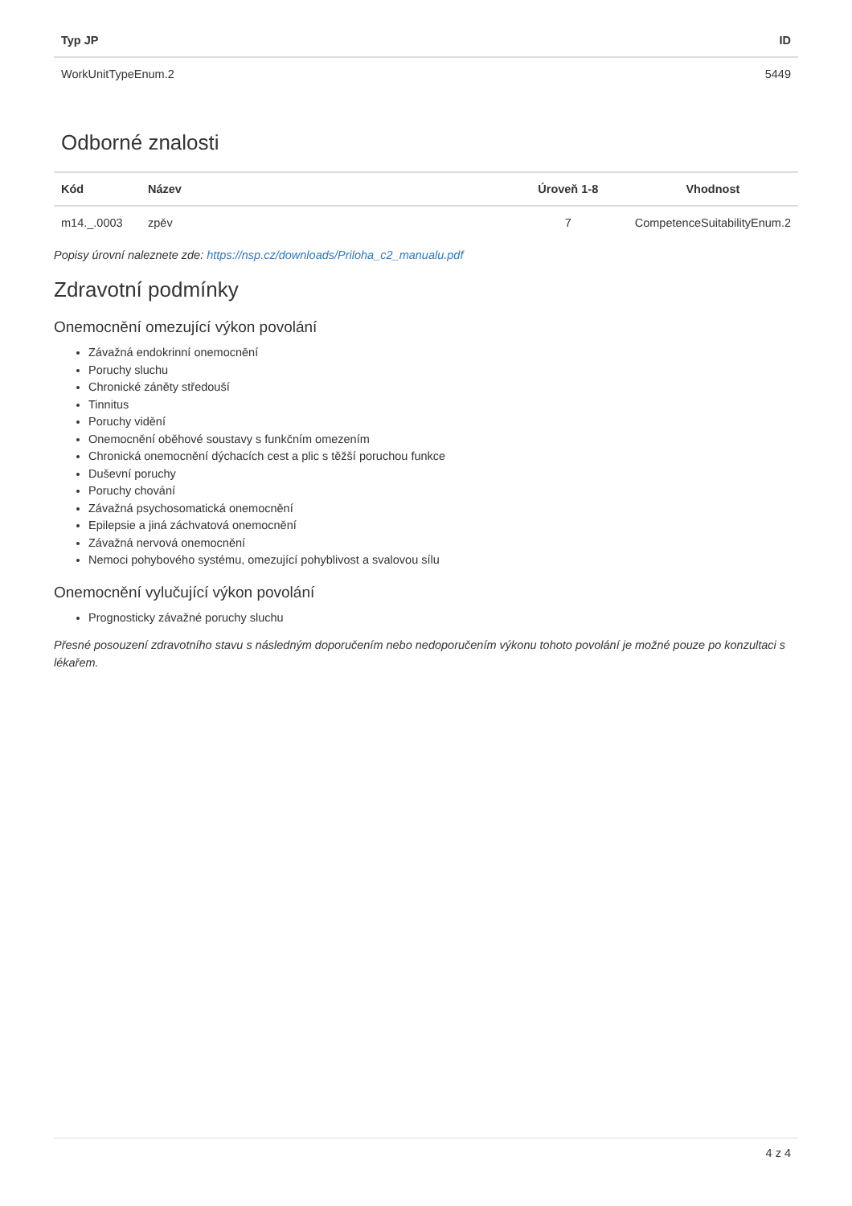| Typ JP | ID |
| --- | --- |
| WorkUnitTypeEnum.2 | 5449 |
Odborné znalosti
| Kód | Název | Úroveň 1-8 | Vhodnost |
| --- | --- | --- | --- |
| m14._.0003 | zpěv | 7 | CompetenceSuitabilityEnum.2 |
Popisy úrovní naleznete zde: https://nsp.cz/downloads/Priloha_c2_manualu.pdf
Zdravotní podmínky
Onemocnění omezující výkon povolání
Závažná endokrinní onemocnění
Poruchy sluchu
Chronické záněty středouší
Tinnitus
Poruchy vidění
Onemocnění oběhové soustavy s funkčním omezením
Chronická onemocnění dýchacích cest a plic s těžší poruchou funkce
Duševní poruchy
Poruchy chování
Závažná psychosomatická onemocnění
Epilepsie a jiná záchvatová onemocnění
Závažná nervová onemocnění
Nemoci pohybového systému, omezující pohyblivost a svalovou sílu
Onemocnění vylučující výkon povolání
Prognosticky závažné poruchy sluchu
Přesné posouzení zdravotního stavu s následným doporučením nebo nedoporučením výkonu tohoto povolání je možné pouze po konzultaci s lékařem.
4 z 4